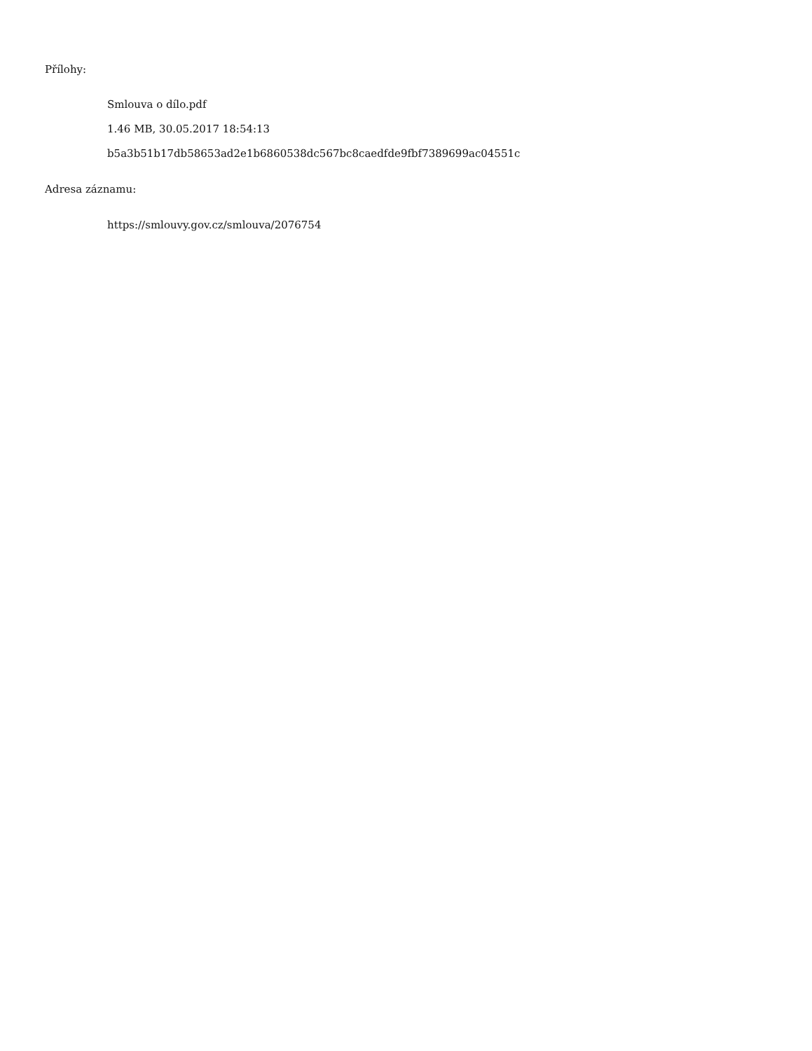Přílohy:
Smlouva o dílo.pdf
1.46 MB, 30.05.2017 18:54:13
b5a3b51b17db58653ad2e1b6860538dc567bc8caedfde9fbf7389699ac04551c
Adresa záznamu:
https://smlouvy.gov.cz/smlouva/2076754